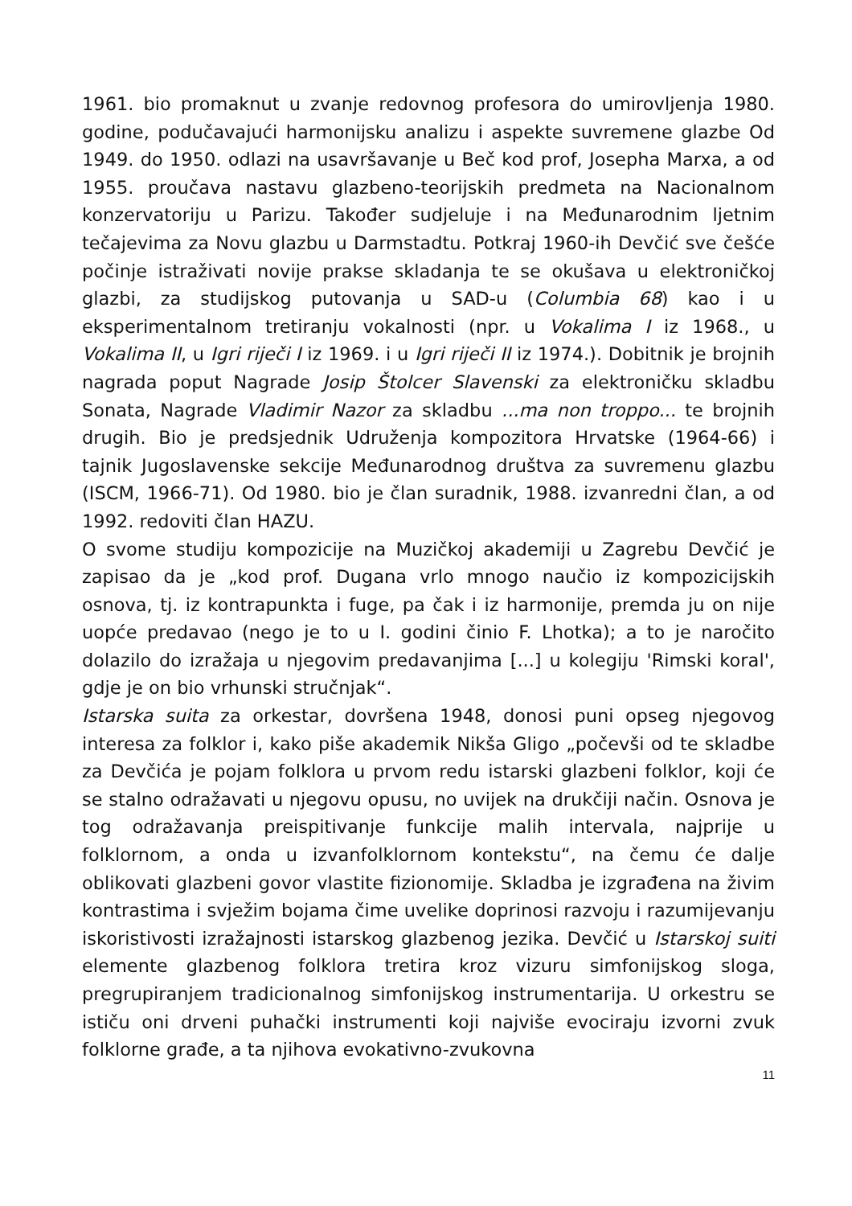1961. bio promaknut u zvanje redovnog profesora do umirovljenja 1980. godine, podučavajući harmonijsku analizu i aspekte suvremene glazbe Od 1949. do 1950. odlazi na usavršavanje u Beč kod prof, Josepha Marxa, a od 1955. proučava nastavu glazbeno-teorijskih predmeta na Nacionalnom konzervatoriju u Parizu. Također sudjeluje i na Međunarodnim ljetnim tečajevima za Novu glazbu u Darmstadtu. Potkraj 1960-ih Devčić sve češće počinje istraživati novije prakse skladanja te se okušava u elektroničkoj glazbi, za studijskog putovanja u SAD-u (Columbia 68) kao i u eksperimentalnom tretiranju vokalnosti (npr. u Vokalima I iz 1968., u Vokalima II, u Igri riječi I iz 1969. i u Igri riječi II iz 1974.). Dobitnik je brojnih nagrada poput Nagrade Josip Štolcer Slavenski za elektroničku skladbu Sonata, Nagrade Vladimir Nazor za skladbu ...ma non troppo... te brojnih drugih. Bio je predsjednik Udruženja kompozitora Hrvatske (1964-66) i tajnik Jugoslavenske sekcije Međunarodnog društva za suvremenu glazbu (ISCM, 1966-71). Od 1980. bio je član suradnik, 1988. izvanredni član, a od 1992. redoviti član HAZU.
O svome studiju kompozicije na Muzičkoj akademiji u Zagrebu Devčić je zapisao da je „kod prof. Dugana vrlo mnogo naučio iz kompozicijskih osnova, tj. iz kontrapunkta i fuge, pa čak i iz harmonije, premda ju on nije uopće predavao (nego je to u I. godini činio F. Lhotka); a to je naročito dolazilo do izražaja u njegovim predavanjima [...] u kolegiju 'Rimski koral', gdje je on bio vrhunski stručnjak“.
Istarska suita za orkestar, dovršena 1948, donosi puni opseg njegovog interesa za folklor i, kako piše akademik Nikša Gligo „počevši od te skladbe za Devčića je pojam folklora u prvom redu istarski glazbeni folklor, koji će se stalno odražavati u njegovu opusu, no uvijek na drukčiji način. Osnova je tog odražavanja preispitivanje funkcije malih intervala, najprije u folklornom, a onda u izvanfolklornom kontekstu“, na čemu će dalje oblikovati glazbeni govor vlastite fizionomije. Skladba je izgrađena na živim kontrastima i svježim bojama čime uvelike doprinosi razvoju i razumijevanju iskoristivosti izražajnosti istarskog glazbenog jezika. Devčić u Istarskoj suiti elemente glazbenog folklora tretira kroz vizuru simfonijskog sloga, pregrupiranjem tradicionalnog simfonijskog instrumentarija. U orkestru se ističu oni drveni puhački instrumenti koji najviše evociraju izvorni zvuk folklorne građe, a ta njihova evokativno-zvukovna
11